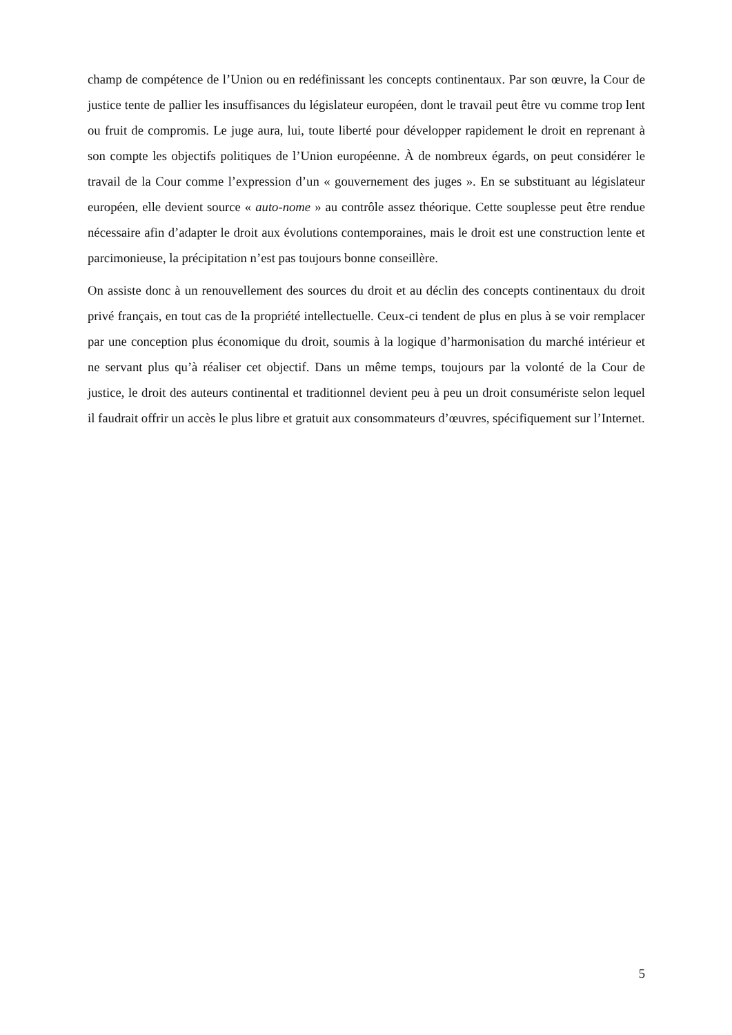champ de compétence de l’Union ou en redéfinissant les concepts continentaux. Par son œuvre, la Cour de justice tente de pallier les insuffisances du législateur européen, dont le travail peut être vu comme trop lent ou fruit de compromis. Le juge aura, lui, toute liberté pour développer rapidement le droit en reprenant à son compte les objectifs politiques de l’Union européenne. À de nombreux égards, on peut considérer le travail de la Cour comme l’expression d’un « gouvernement des juges ». En se substituant au législateur européen, elle devient source « auto-nome » au contrôle assez théorique. Cette souplesse peut être rendue nécessaire afin d’adapter le droit aux évolutions contemporaines, mais le droit est une construction lente et parcimonieuse, la précipitation n’est pas toujours bonne conseillère.
On assiste donc à un renouvellement des sources du droit et au déclin des concepts continentaux du droit privé français, en tout cas de la propriété intellectuelle. Ceux-ci tendent de plus en plus à se voir remplacer par une conception plus économique du droit, soumis à la logique d’harmonisation du marché intérieur et ne servant plus qu’à réaliser cet objectif. Dans un même temps, toujours par la volonté de la Cour de justice, le droit des auteurs continental et traditionnel devient peu à peu un droit consumériste selon lequel il faudrait offrir un accès le plus libre et gratuit aux consommateurs d’œuvres, spécifiquement sur l’Internet.
5